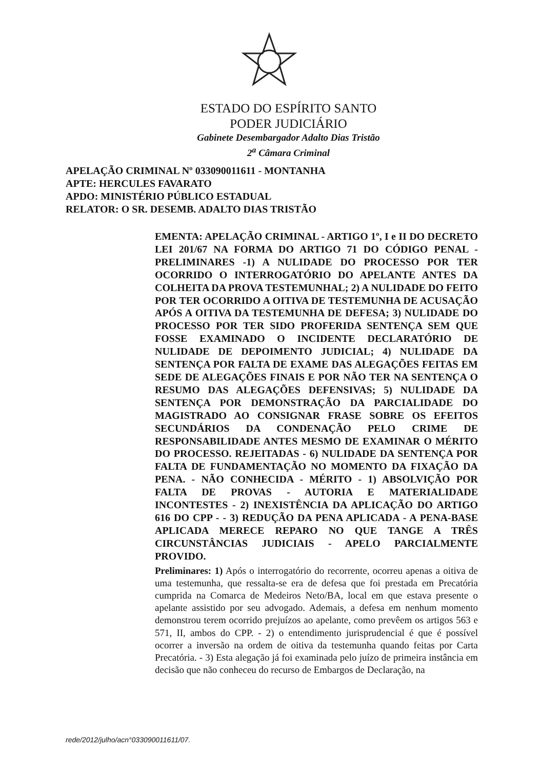ESTADO DO ESPÍRITO SANTO
PODER JUDICIÁRIO
Gabinete Desembargador Adalto Dias Tristão
2<sup>a</sup> Câmara Criminal
APELAÇÃO CRIMINAL Nº 033090011611 - MONTANHA
APTE: HERCULES FAVARATO
APDO: MINISTÉRIO PÚBLICO ESTADUAL
RELATOR: O SR. DESEMB. ADALTO DIAS TRISTÃO
EMENTA: APELAÇÃO CRIMINAL - ARTIGO 1º, I e II DO DECRETO LEI 201/67 NA FORMA DO ARTIGO 71 DO CÓDIGO PENAL - PRELIMINARES -1) A NULIDADE DO PROCESSO POR TER OCORRIDO O INTERROGATÓRIO DO APELANTE ANTES DA COLHEITA DA PROVA TESTEMUNHAL; 2) A NULIDADE DO FEITO POR TER OCORRIDO A OITIVA DE TESTEMUNHA DE ACUSAÇÃO APÓS A OITIVA DA TESTEMUNHA DE DEFESA; 3) NULIDADE DO PROCESSO POR TER SIDO PROFERIDA SENTENÇA SEM QUE FOSSE EXAMINADO O INCIDENTE DECLARATÓRIO DE NULIDADE DE DEPOIMENTO JUDICIAL; 4) NULIDADE DA SENTENÇA POR FALTA DE EXAME DAS ALEGAÇÕES FEITAS EM SEDE DE ALEGAÇÕES FINAIS E POR NÃO TER NA SENTENÇA O RESUMO DAS ALEGAÇÕES DEFENSIVAS; 5) NULIDADE DA SENTENÇA POR DEMONSTRAÇÃO DA PARCIALIDADE DO MAGISTRADO AO CONSIGNAR FRASE SOBRE OS EFEITOS SECUNDÁRIOS DA CONDENAÇÃO PELO CRIME DE RESPONSABILIDADE ANTES MESMO DE EXAMINAR O MÉRITO DO PROCESSO. REJEITADAS - 6) NULIDADE DA SENTENÇA POR FALTA DE FUNDAMENTAÇÃO NO MOMENTO DA FIXAÇÃO DA PENA. - NÃO CONHECIDA - MÉRITO - 1) ABSOLVIÇÃO POR FALTA DE PROVAS - AUTORIA E MATERIALIDADE INCONTESTES - 2) INEXISTÊNCIA DA APLICAÇÃO DO ARTIGO 616 DO CPP - - 3) REDUÇÃO DA PENA APLICADA - A PENA-BASE APLICADA MERECE REPARO NO QUE TANGE A TRÊS CIRCUNSTÂNCIAS JUDICIAIS - APELO PARCIALMENTE PROVIDO.
Preliminares: 1) Após o interrogatório do recorrente, ocorreu apenas a oitiva de uma testemunha, que ressalta-se era de defesa que foi prestada em Precatória cumprida na Comarca de Medeiros Neto/BA, local em que estava presente o apelante assistido por seu advogado. Ademais, a defesa em nenhum momento demonstrou terem ocorrido prejuízos ao apelante, como prevêem os artigos 563 e 571, II, ambos do CPP. - 2) o entendimento jurisprudencial é que é possível ocorrer a inversão na ordem de oitiva da testemunha quando feitas por Carta Precatória. - 3) Esta alegação já foi examinada pelo juízo de primeira instância em decisão que não conheceu do recurso de Embargos de Declaração, na
rede/2012/julho/acn°033090011611/07.